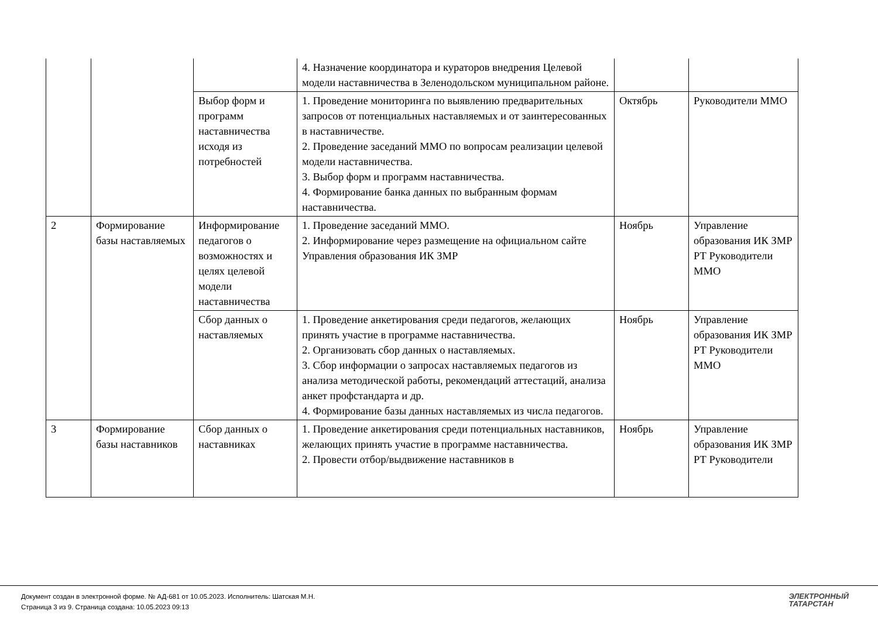| | | | 4. Назначение координатора и кураторов внедрения Целевой модели наставничества в Зеленодольском муниципальном районе. | | |
| | | Выбор форм и программ наставничества исходя из потребностей | 1. Проведение мониторинга по выявлению предварительных запросов от потенциальных наставляемых и от заинтересованных в наставничестве. 2. Проведение заседаний ММО по вопросам реализации целевой модели наставничества. 3. Выбор форм и программ наставничества. 4. Формирование банка данных по выбранным формам наставничества. | Октябрь | Руководители ММО |
| 2 | Формирование базы наставляемых | Информирование педагогов о возможностях и целях целевой модели наставничества | 1. Проведение заседаний ММО. 2. Информирование через размещение на официальном сайте Управления образования ИК ЗМР | Ноябрь | Управление образования ИК ЗМР РТ Руководители ММО |
| | | Сбор данных о наставляемых | 1. Проведение анкетирования среди педагогов, желающих принять участие в программе наставничества. 2. Организовать сбор данных о наставляемых. 3. Сбор информации о запросах наставляемых педагогов из анализа методической работы, рекомендаций аттестаций, анализа анкет профстандарта и др. 4. Формирование базы данных наставляемых из числа педагогов. | Ноябрь | Управление образования ИК ЗМР РТ Руководители ММО |
| 3 | Формирование базы наставников | Сбор данных о наставниках | 1. Проведение анкетирования среди потенциальных наставников, желающих принять участие в программе наставничества. 2. Провести отбор/выдвижение наставников в | Ноябрь | Управление образования ИК ЗМР РТ Руководители |
Документ создан в электронной форме. № АД-681 от 10.05.2023. Исполнитель: Шатская М.Н.
Страница 3 из 9. Страница создана: 10.05.2023 09:13
ЭЛЕКТРОННЫЙ
ТАТАРСТАН